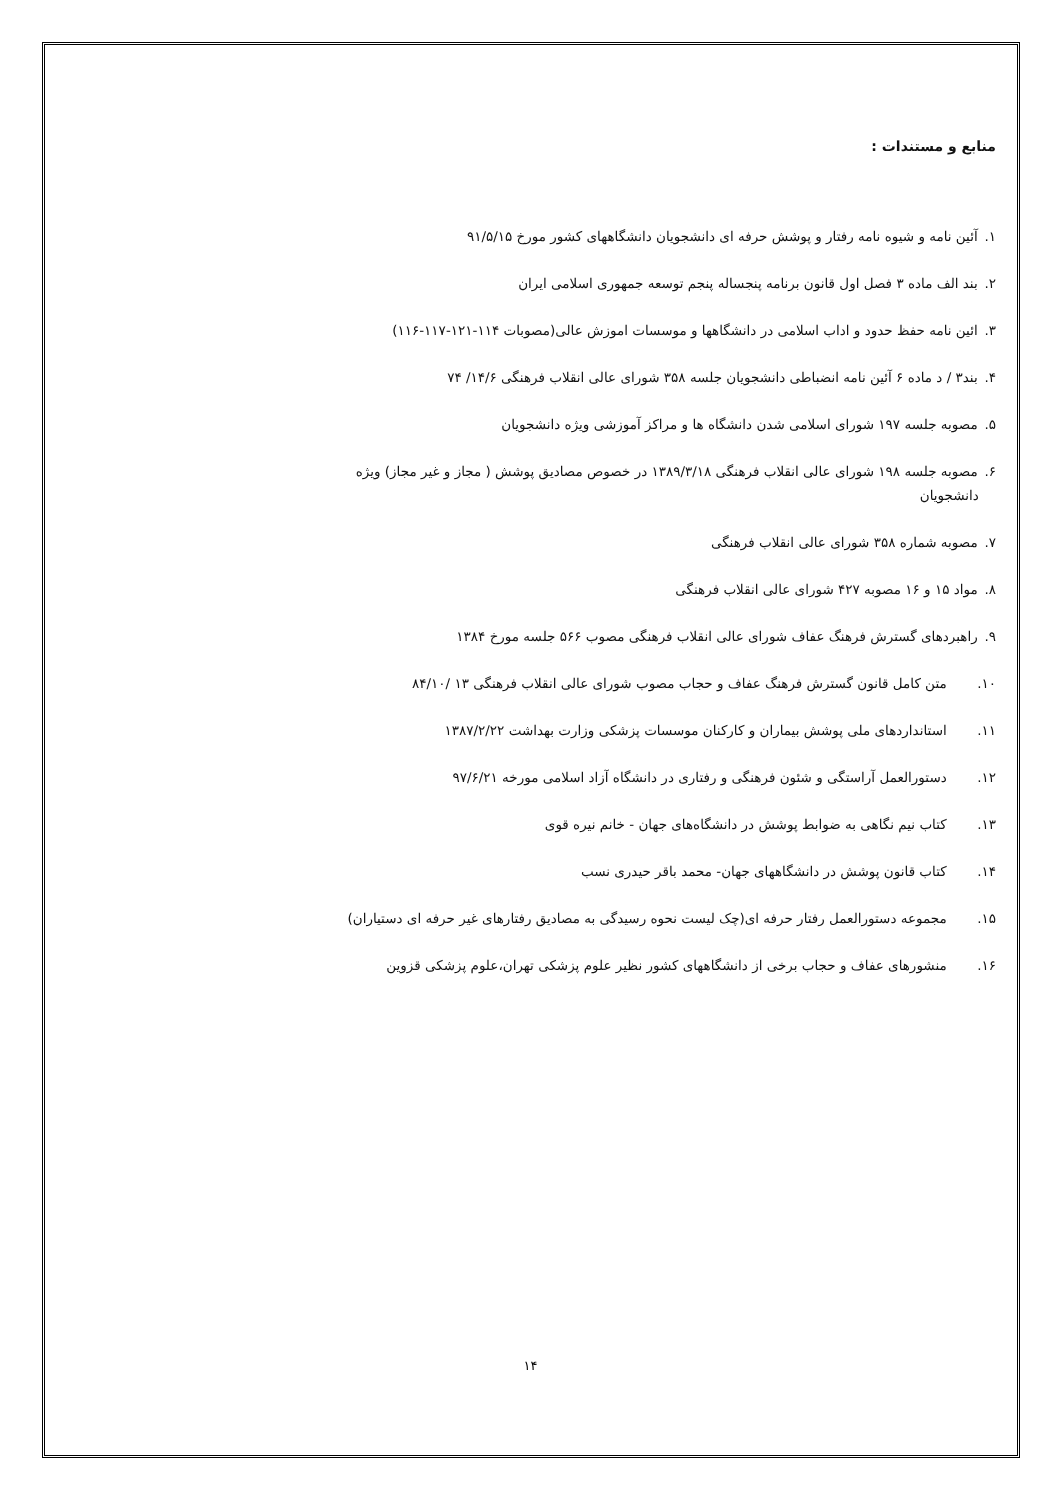منابع و مستندات :
۱. آئین نامه و شیوه نامه رفتار و پوشش حرفه ای دانشجویان دانشگاههای کشور مورخ ۹۱/۵/۱۵
۲. بند الف ماده ۳ فصل اول قانون برنامه پنجساله پنجم توسعه جمهوری اسلامی ایران
۳. ائین نامه حفظ حدود و اداب اسلامی در دانشگاهها و موسسات اموزش عالی(مصوبات ۱۱۴-۱۲۱-۱۱۷-۱۱۶)
۴. بند۳ / د ماده ۶ آئین نامه انضباطی دانشجویان جلسه ۳۵۸ شورای عالی انقلاب فرهنگی ۱۴/۶/ ۷۴
۵. مصوبه جلسه ۱۹۷ شورای اسلامی شدن دانشگاه ها و مراکز آموزشی ویژه دانشجویان
۶. مصوبه جلسه ۱۹۸ شورای عالی انقلاب فرهنگی ۱۳۸۹/۳/۱۸ در خصوص مصادیق پوشش ( مجاز و غیر مجاز) ویژه
دانشجویان
۷. مصوبه شماره ۳۵۸ شورای عالی انقلاب فرهنگی
۸. مواد ۱۵ و ۱۶ مصوبه ۴۲۷ شورای عالی انقلاب فرهنگی
۹. راهبردهای گسترش فرهنگ عفاف شورای عالی انقلاب فرهنگی مصوب ۵۶۶ جلسه مورخ ۱۳۸۴
۱۰. متن کامل قانون گسترش فرهنگ عفاف و حجاب مصوب شورای عالی انقلاب فرهنگی ۱۳ /۸۴/۱۰
۱۱. استانداردهای ملی پوشش بیماران و کارکنان موسسات پزشکی وزارت بهداشت ۱۳۸۷/۲/۲۲
۱۲. دستورالعمل آراستگی و شئون فرهنگی و رفتاری در دانشگاه آزاد اسلامی مورخه ۹۷/۶/۲۱
۱۳. کتاب نیم نگاهی به ضوابط پوشش در دانشگاه‌های جهان - خانم نیره قوی
۱۴. کتاب قانون پوشش در دانشگاههای جهان- محمد باقر حیدری نسب
۱۵. مجموعه دستورالعمل رفتار حرفه ای(چک لیست نحوه رسیدگی به مصادیق رفتارهای غیر حرفه ای دستیاران)
۱۶. منشورهای عفاف و حجاب برخی از دانشگاههای کشور نظیر علوم پزشکی تهران،علوم پزشکی قزوین
۱۴